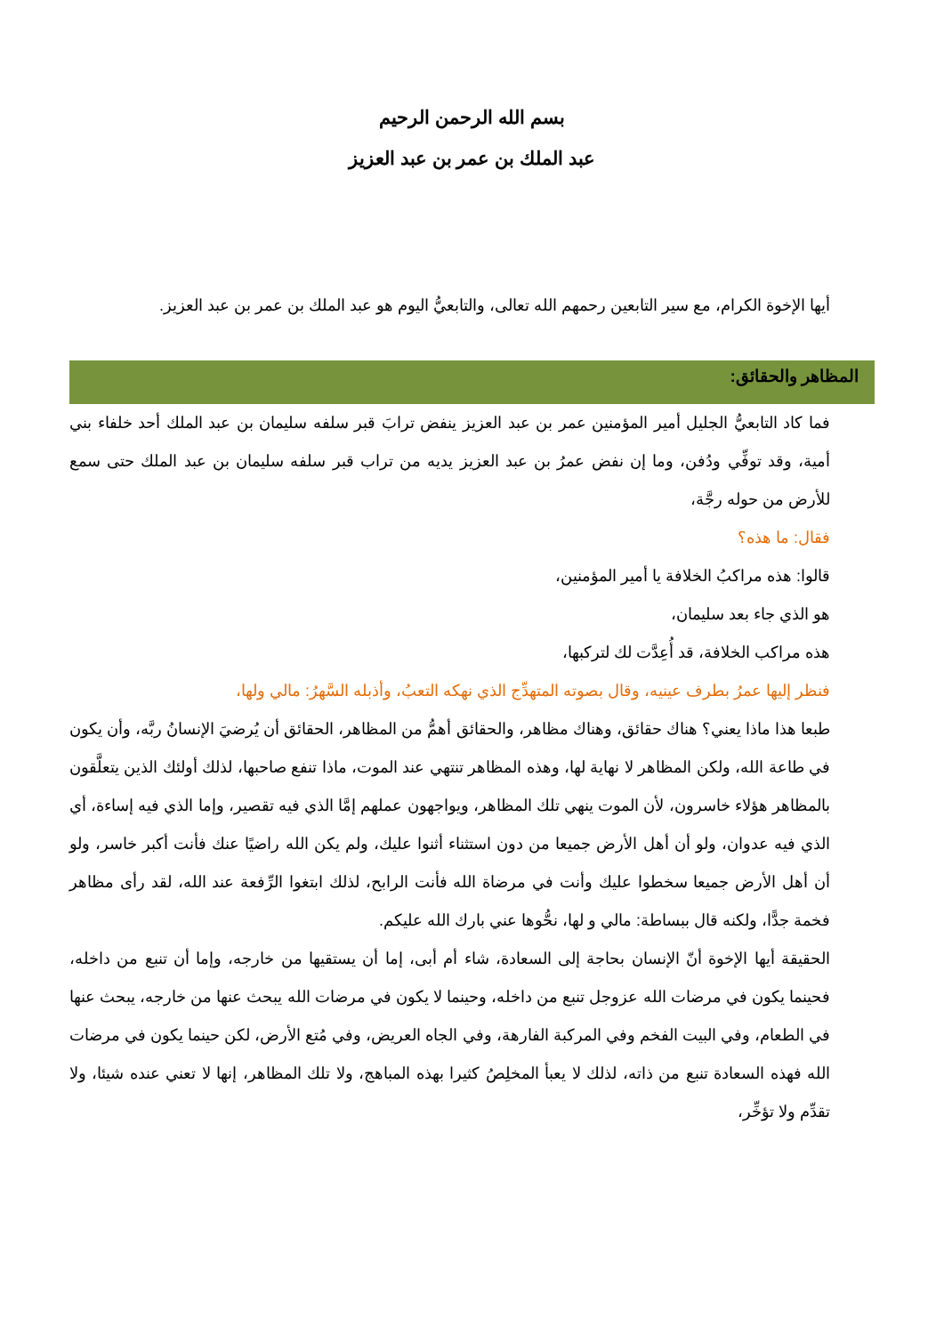بسم الله الرحمن الرحيم
عبد الملك بن عمر بن عبد العزيز
أيها الإخوة الكرام، مع سير التابعين رحمهم الله تعالى، والتابعيُّ اليوم هو عبد الملك بن عمر بن عبد العزيز.
المظاهر والحقائق:
فما كاد التابعيُّ الجليل أمير المؤمنين عمر بن عبد العزيز ينفض ترابَ قبر سلفه سليمان بن عبد الملك أحد خلفاء بني أمية، وقد توفِّي ودُفن، وما إن نفض عمرُ بن عبد العزيز يديه من تراب قبر سلفه سليمان بن عبد الملك حتى سمع للأرض من حوله رجَّة،
فقال: ما هذه؟
قالوا: هذه مراكبُ الخلافة يا أمير المؤمنين،
هو الذي جاء بعد سليمان،
هذه مراكب الخلافة، قد أُعِدَّت لك لتركبها،
فنظر إليها عمرُ بطرف عينيه، وقال بصوته المتهدِّج الذي نهكه التعبُ، وأذبله السَّهرُ: مالي ولها،
طبعا هذا ماذا يعني؟ هناك حقائق، وهناك مظاهر، والحقائق أهمُّ من المظاهر، الحقائق أن يُرضيَ الإنسانُ ربَّه، وأن يكون في طاعة الله، ولكن المظاهر لا نهاية لها، وهذه المظاهر تنتهي عند الموت، ماذا تنفع صاحبها، لذلك أولئك الذين يتعلَّقون بالمظاهر هؤلاء خاسرون، لأن الموت ينهي تلك المظاهر، ويواجهون عملهم إمَّا الذي فيه تقصير، وإما الذي فيه إساءة، أي الذي فيه عدوان، ولو أن أهل الأرض جميعا من دون استثناء أثنوا عليك، ولم يكن الله راضيًا عنك فأنت أكبر خاسر، ولو أن أهل الأرض جميعا سخطوا عليك وأنت في مرضاة الله فأنت الرابح، لذلك ابتغوا الرِّفعة عند الله، لقد رأى مظاهر فخمة جدًّا، ولكنه قال ببساطة: مالي و لها، نحُّوها عني بارك الله عليكم.
الحقيقة أيها الإخوة أنّ الإنسان بحاجة إلى السعادة، شاء أم أبى، إما أن يستقيها من خارجه، وإما أن تنبع من داخله، فحينما يكون في مرضات الله عزوجل تنبع من داخله، وحينما لا يكون في مرضات الله يبحث عنها من خارجه، يبحث عنها في الطعام، وفي البيت الفخم وفي المركبة الفارهة، وفي الجاه العريض، وفي مُتع الأرض، لكن حينما يكون في مرضات الله فهذه السعادة تنبع من ذاته، لذلك لا يعبأ المخلِصُ كثيرا بهذه المباهج، ولا تلك المظاهر، إنها لا تعني عنده شيئا، ولا تقدِّم ولا تؤخِّر،